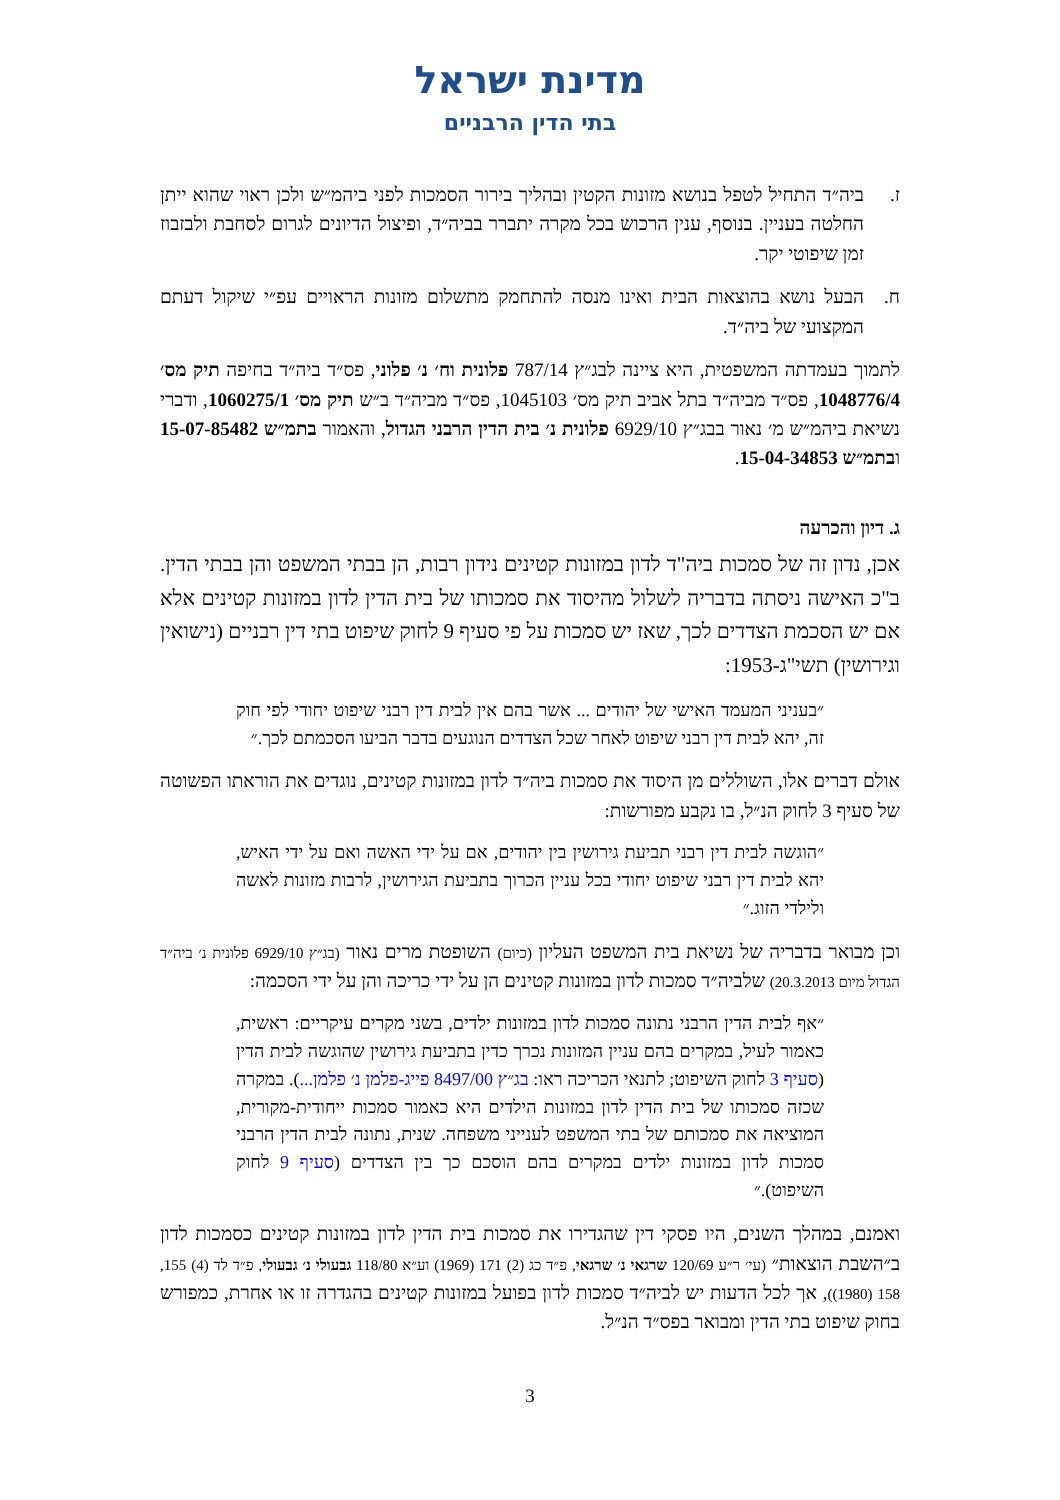מדינת ישראל
בתי הדין הרבניים
ז. ביה״ד התחיל לטפל בנושא מזונות הקטין ובהליך בירור הסמכות לפני ביהמ״ש ולכן ראוי שהוא ייתן החלטה בעניין. בנוסף, ענין הרכוש בכל מקרה יתברר בביה״ד, ופיצול הדיונים לגרום לסחבת ולבזבוז זמן שיפוטי יקר.
ח. הבעל נושא בהוצאות הבית ואינו מנסה להתחמק מתשלום מזונות הראויים עפ״י שיקול דעתם המקצועי של ביה״ד.
לתמוך בעמדתה המשפטית, היא ציינה לבג״ץ 787/14 פלונית וח׳ נ׳ פלוני, פס״ד ביה״ד בחיפה תיק מס׳ 1048776/4, פס״ד מביה״ד בתל אביב תיק מס׳ 1045103, פס״ד מביה״ד ב״ש תיק מס׳ 1060275/1, ודברי נשיאת ביהמ״ש מ׳ נאור בבג״ץ 6929/10 פלונית נ׳ בית הדין הרבני הגדול, והאמור בתמ״ש 15-07-85482 ובתמ״ש 15-04-34853.
ג. דיון והכרעה
אכן, נדון זה של סמכות ביה"ד לדון במזונות קטינים נידון רבות, הן בבתי המשפט והן בבתי הדין. ב"כ האישה ניסתה בדבריה לשלול מהיסוד את סמכותו של בית הדין לדון במזונות קטינים אלא אם יש הסכמת הצדדים לכך, שאז יש סמכות על פי סעיף 9 לחוק שיפוט בתי דין רבניים (נישואין וגירושין) תשי"ג-1953:
״בעניני המעמד האישי של יהודים ... אשר בהם אין לבית דין רבני שיפוט יחודי לפי חוק זה, יהא לבית דין רבני שיפוט לאחר שכל הצדדים הנוגעים בדבר הביעו הסכמתם לכך.״
אולם דברים אלו, השוללים מן היסוד את סמכות ביה״ד לדון במזונות קטינים, נוגדים את הוראתו הפשוטה של סעיף 3 לחוק הנ״ל, בו נקבע מפורשות:
״הוגשה לבית דין רבני תביעת גירושין בין יהודים, אם על ידי האשה ואם על ידי האיש, יהא לבית דין רבני שיפוט יחודי בכל עניין הכרוך בתביעת הגירושין, לרבות מזונות לאשה ולילדי הזוג.״
וכן מבואר בדבריה של נשיאת בית המשפט העליון (כיום) השופטת מרים נאור (בג״ץ 6929/10 פלונית נ׳ ביה״ד הגדול מיום 20.3.2013) שלביה״ד סמכות לדון במזונות קטינים הן על ידי כריכה והן על ידי הסכמה:
״אף לבית הדין הרבני נתונה סמכות לדון במזונות ילדים, בשני מקרים עיקריים: ראשית, כאמור לעיל, במקרים בהם עניין המזונות נכרך כדין בתביעת גירושין שהוגשה לבית הדין (סעיף 3 לחוק השיפוט; לתנאי הכריכה ראו: בג״ץ 8497/00 פייג-פלמן נ׳ פלמן...). במקרה שכזה סמכותו של בית הדין לדון במזונות הילדים היא כאמור סמכות ייחודית-מקורית, המוציאה את סמכותם של בתי המשפט לענייני משפחה. שנית, נתונה לבית הדין הרבני סמכות לדון במזונות ילדים במקרים בהם הוסכם כך בין הצדדים (סעיף 9 לחוק השיפוט).״
ואמנם, במהלך השנים, היו פסקי דין שהגדירו את סמכות בית הדין לדון במזונות קטינים כסמכות לדון ב״השבת הוצאות״ (עי׳ ר״ע 120/69 שרגאי נ׳ שרגאי, פ״ד כג (2) 171 (1969) וע״א 118/80 גבעולי נ׳ גבעולי, פ״ד לד (4) 155, 158 (1980)), אך לכל הדעות יש לביה״ד סמכות לדון בפועל במזונות קטינים בהגדרה זו או אחרת, כמפורש בחוק שיפוט בתי הדין ומבואר בפס״ד הנ״ל.
3